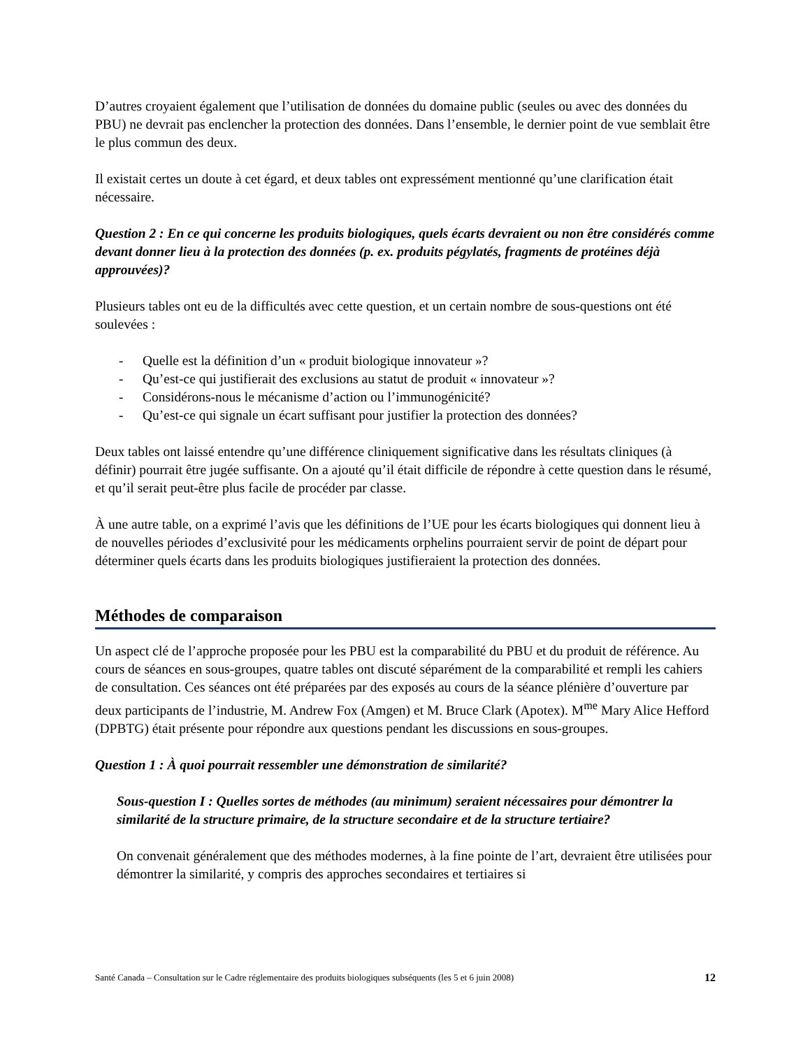D’autres croyaient également que l’utilisation de données du domaine public (seules ou avec des données du PBU) ne devrait pas enclencher la protection des données. Dans l’ensemble, le dernier point de vue semblait être le plus commun des deux.
Il existait certes un doute à cet égard, et deux tables ont expressément mentionné qu’une clarification était nécessaire.
Question 2 : En ce qui concerne les produits biologiques, quels écarts devraient ou non être considérés comme devant donner lieu à la protection des données (p. ex. produits pégylatés, fragments de protéines déjà approuvées)?
Plusieurs tables ont eu de la difficultés avec cette question, et un certain nombre de sous-questions ont été soulevées :
- Quelle est la définition d’un « produit biologique innovateur »?
- Qu’est-ce qui justifierait des exclusions au statut de produit « innovateur »?
- Considérons-nous le mécanisme d’action ou l’immunogénicité?
- Qu’est-ce qui signale un écart suffisant pour justifier la protection des données?
Deux tables ont laissé entendre qu’une différence cliniquement significative dans les résultats cliniques (à définir) pourrait être jugée suffisante. On a ajouté qu’il était difficile de répondre à cette question dans le résumé, et qu’il serait peut-être plus facile de procéder par classe.
À une autre table, on a exprimé l’avis que les définitions de l’UE pour les écarts biologiques qui donnent lieu à de nouvelles périodes d’exclusivité pour les médicaments orphelins pourraient servir de point de départ pour déterminer quels écarts dans les produits biologiques justifieraient la protection des données.
Méthodes de comparaison
Un aspect clé de l’approche proposée pour les PBU est la comparabilité du PBU et du produit de référence. Au cours de séances en sous-groupes, quatre tables ont discuté séparément de la comparabilité et rempli les cahiers de consultation. Ces séances ont été préparées par des exposés au cours de la séance plénière d’ouverture par deux participants de l’industrie, M. Andrew Fox (Amgen) et M. Bruce Clark (Apotex). M<sup>me</sup> Mary Alice Hefford (DPBTG) était présente pour répondre aux questions pendant les discussions en sous-groupes.
Question 1 : À quoi pourrait ressembler une démonstration de similarité?
Sous-question I : Quelles sortes de méthodes (au minimum) seraient nécessaires pour démontrer la similarité de la structure primaire, de la structure secondaire et de la structure tertiaire?
On convenait généralement que des méthodes modernes, à la fine pointe de l’art, devraient être utilisées pour démontrer la similarité, y compris des approches secondaires et tertiaires si
Santé Canada – Consultation sur le Cadre réglementaire des produits biologiques subséquents (les 5 et 6 juin 2008) 12